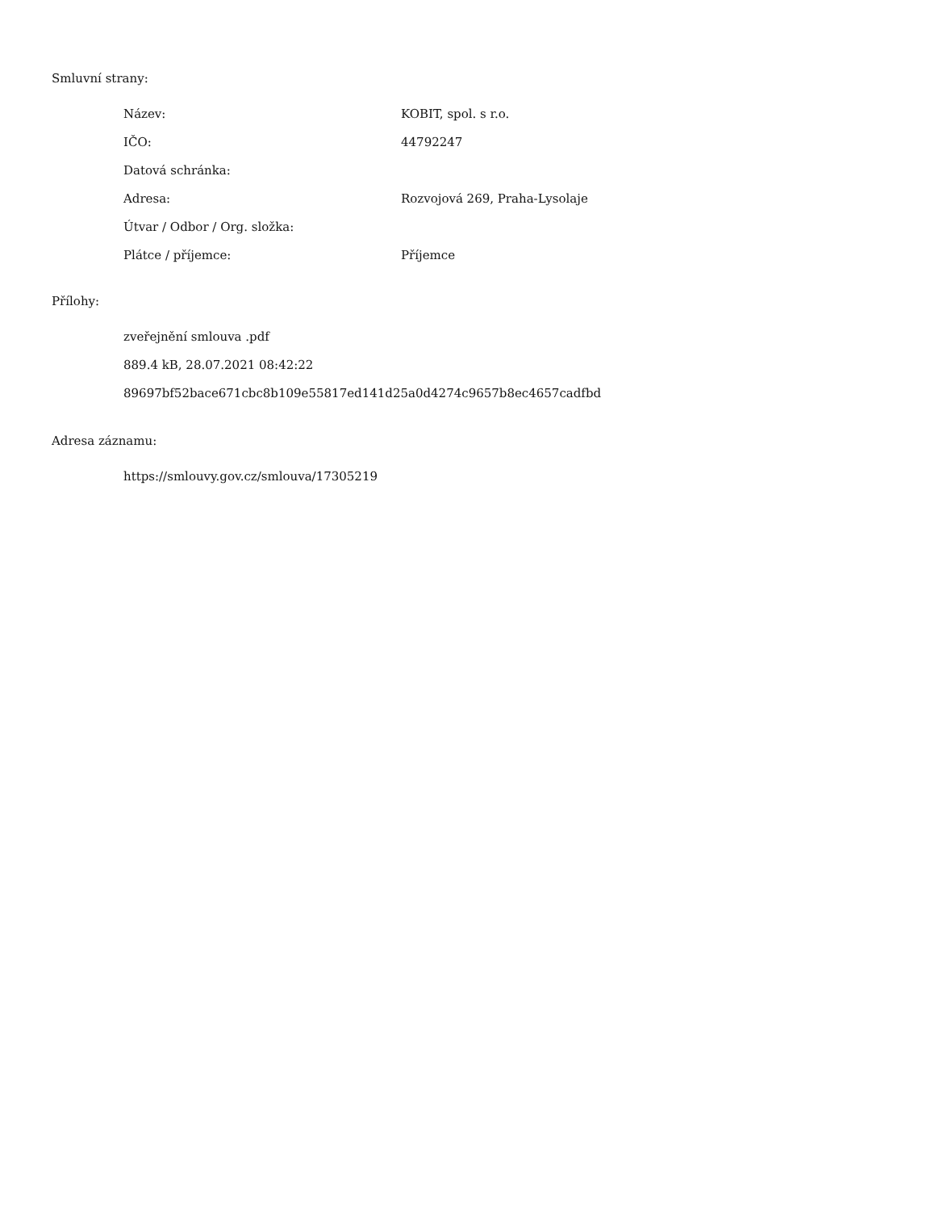Smluvní strany:
| Název: | KOBIT, spol. s r.o. |
| IČO: | 44792247 |
| Datová schránka: | |
| Adresa: | Rozvojová 269, Praha-Lysolaje |
| Útvar / Odbor / Org. složka: | |
| Plátce / příjemce: | Příjemce |
Přílohy:
zveřejnění smlouva .pdf
889.4 kB, 28.07.2021 08:42:22
89697bf52bace671cbc8b109e55817ed141d25a0d4274c9657b8ec4657cadfbd
Adresa záznamu:
https://smlouvy.gov.cz/smlouva/17305219